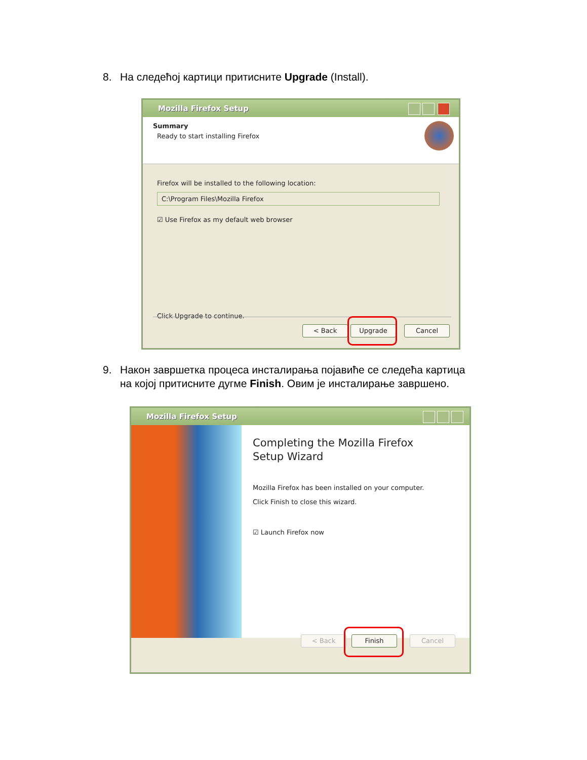8. На следећој картици притисните Upgrade (Install).
Mozilla Firefox Setup
Summary
Ready to start installing Firefox
Firefox will be installed to the following location:
C:\Program Files\Mozilla Firefox
☑ Use Firefox as my default web browser
Click Upgrade to continue.
< Back Upgrade Cancel
9. Након завршетка процеса инсталирања појавиће се следећа картица
на којој притисните дугме Finish. Овим је инсталирање завршено.
Mozilla Firefox Setup
Completing the Mozilla Firefox
Setup Wizard
Mozilla Firefox has been installed on your computer.
Click Finish to close this wizard.
☑ Launch Firefox now
< Back Finish Cancel